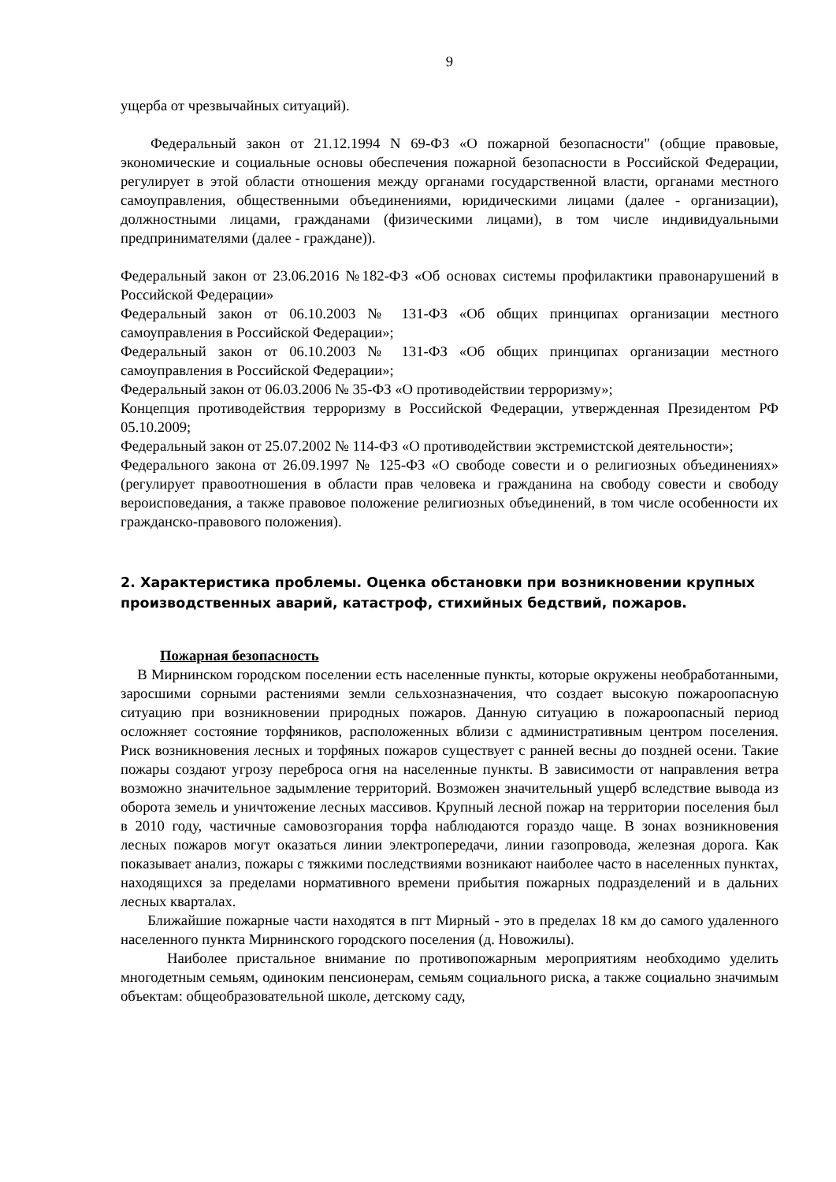9
ущерба от чрезвычайных ситуаций).
Федеральный закон от 21.12.1994 N 69-ФЗ «О пожарной безопасности" (общие правовые, экономические и социальные основы обеспечения пожарной безопасности в Российской Федерации, регулирует в этой области отношения между органами государственной власти, органами местного самоуправления, общественными объединениями, юридическими лицами (далее - организации), должностными лицами, гражданами (физическими лицами), в том числе индивидуальными предпринимателями (далее - граждане)).
Федеральный закон от 23.06.2016 №182-ФЗ «Об основах системы профилактики правонарушений в Российской Федерации»
Федеральный закон от 06.10.2003 № 131-ФЗ «Об общих принципах организации местного самоуправления в Российской Федерации»;
Федеральный закон от 06.10.2003 № 131-ФЗ «Об общих принципах организации местного самоуправления в Российской Федерации»;
Федеральный закон от 06.03.2006 № 35-ФЗ «О противодействии терроризму»;
Концепция противодействия терроризму в Российской Федерации, утвержденная Президентом РФ 05.10.2009;
Федеральный закон от 25.07.2002 № 114-ФЗ «О противодействии экстремистской деятельности»;
Федерального закона от 26.09.1997 № 125-ФЗ «О свободе совести и о религиозных объединениях» (регулирует правоотношения в области прав человека и гражданина на свободу совести и свободу вероисповедания, а также правовое положение религиозных объединений, в том числе особенности их гражданско-правового положения).
2. Характеристика проблемы. Оценка обстановки при возникновении крупных производственных аварий, катастроф, стихийных бедствий, пожаров.
Пожарная безопасность
В Мирнинском городском поселении есть населенные пункты, которые окружены необработанными, заросшими сорными растениями земли сельхозназначения, что создает высокую пожароопасную ситуацию при возникновении природных пожаров. Данную ситуацию в пожароопасный период осложняет состояние торфяников, расположенных вблизи с административным центром поселения. Риск возникновения лесных и торфяных пожаров существует с ранней весны до поздней осени. Такие пожары создают угрозу переброса огня на населенные пункты. В зависимости от направления ветра возможно значительное задымление территорий. Возможен значительный ущерб вследствие вывода из оборота земель и уничтожение лесных массивов. Крупный лесной пожар на территории поселения был в 2010 году, частичные самовозгорания торфа наблюдаются гораздо чаще. В зонах возникновения лесных пожаров могут оказаться линии электропередачи, линии газопровода, железная дорога. Как показывает анализ, пожары с тяжкими последствиями возникают наиболее часто в населенных пунктах, находящихся за пределами нормативного времени прибытия пожарных подразделений и в дальних лесных кварталах.
Ближайшие пожарные части находятся в пгт Мирный - это в пределах 18 км до самого удаленного населенного пункта Мирнинского городского поселения (д. Новожилы).
Наиболее пристальное внимание по противопожарным мероприятиям необходимо уделить многодетным семьям, одиноким пенсионерам, семьям социального риска, а также социально значимым объектам: общеобразовательной школе, детскому саду,